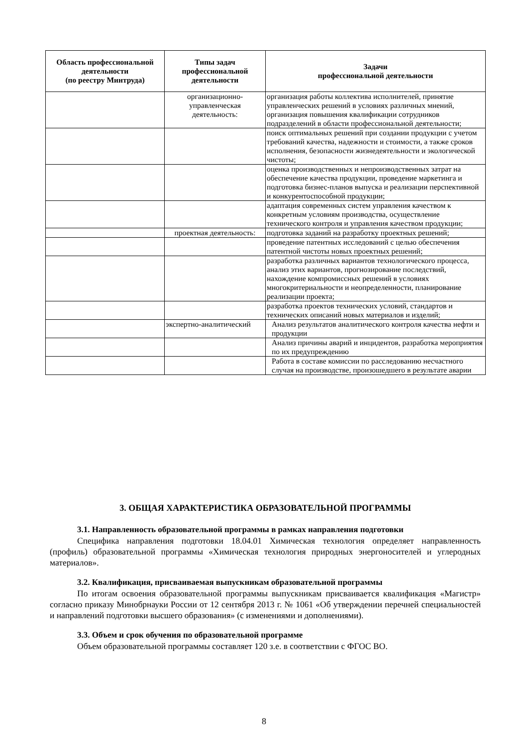| Область профессиональной деятельности (по реестру Минтруда) | Типы задач профессиональной деятельности | Задачи профессиональной деятельности |
| --- | --- | --- |
| | организационно-управленческая деятельность: | организация работы коллектива исполнителей, принятие управленческих решений в условиях различных мнений, организация повышения квалификации сотрудников подразделений в области профессиональной деятельности; |
| | | поиск оптимальных решений при создании продукции с учетом требований качества, надежности и стоимости, а также сроков исполнения, безопасности жизнедеятельности и экологической чистоты; |
| | | оценка производственных и непроизводственных затрат на обеспечение качества продукции, проведение маркетинга и подготовка бизнес-планов выпуска и реализации перспективной и конкурентоспособной продукции; |
| | | адаптация современных систем управления качеством к конкретным условиям производства, осуществление технического контроля и управления качеством продукции; |
| | проектная деятельность: | подготовка заданий на разработку проектных решений; |
| | | проведение патентных исследований с целью обеспечения патентной чистоты новых проектных решений; |
| | | разработка различных вариантов технологического процесса, анализ этих вариантов, прогнозирование последствий, нахождение компромиссных решений в условиях многокритериальности и неопределенности, планирование реализации проекта; |
| | | разработка проектов технических условий, стандартов и технических описаний новых материалов и изделий; |
| | экспертно-аналитический | Анализ результатов аналитического контроля качества нефти и продукции |
| | | Анализ причины аварий и инцидентов, разработка мероприятия по их предупреждению |
| | | Работа в составе комиссии по расследованию несчастного случая на производстве, произошедшего в результате аварии |
3. ОБЩАЯ ХАРАКТЕРИСТИКА ОБРАЗОВАТЕЛЬНОЙ ПРОГРАММЫ
3.1. Направленность образовательной программы в рамках направления подготовки
Специфика направления подготовки 18.04.01 Химическая технология определяет направленность (профиль) образовательной программы «Химическая технология природных энергоносителей и углеродных материалов».
3.2. Квалификация, присваиваемая выпускникам образовательной программы
По итогам освоения образовательной программы выпускникам присваивается квалификация «Магистр» согласно приказу Минобрнауки России от 12 сентября 2013 г. № 1061 «Об утверждении перечней специальностей и направлений подготовки высшего образования» (с изменениями и дополнениями).
3.3. Объем и срок обучения по образовательной программе
Объем образовательной программы составляет 120 з.е. в соответствии с ФГОС ВО.
8